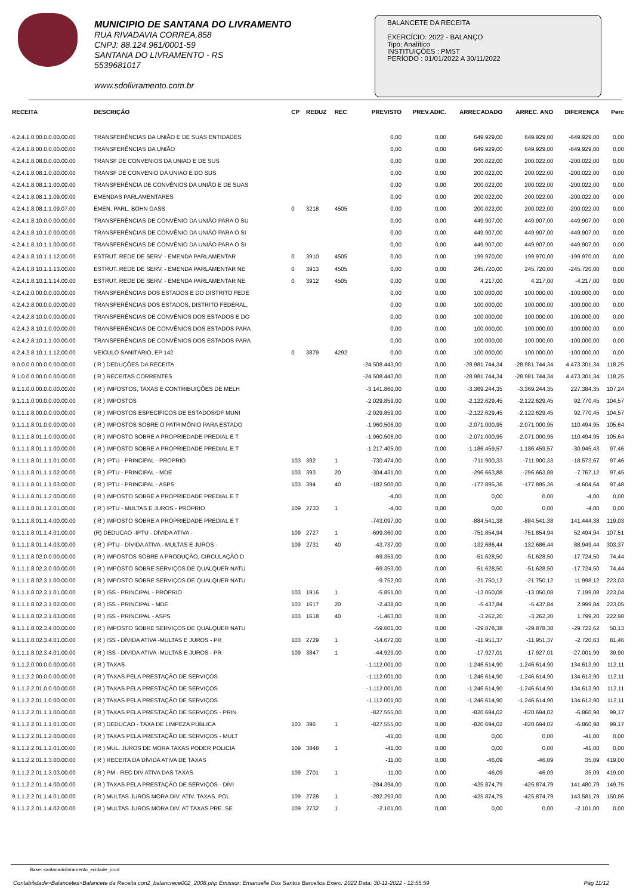MUNICIPIO DE SANTANA DO LIVRAMENTO
RUA RIVADAVIA CORREA,858
CNPJ: 88.124.961/0001-59
SANTANA DO LIVRAMENTO - RS
5539681017
www.sdolivramento.com.br
BALANCETE DA RECEITA
EXERCÍCIO: 2022 - BALANÇO
Tipo: Analítico
INSTITUIÇÕES : PMST
PERÍODO : 01/01/2022 A 30/11/2022
| RECEITA | DESCRIÇÃO | CP | REDUZ | REC | PREVISTO | PREV.ADIC. | ARRECADADO | ARREC. ANO | DIFERENÇA | Perc |
| --- | --- | --- | --- | --- | --- | --- | --- | --- | --- | --- |
| 4.2.4.1.0.00.0.0.00.00.00 | TRANSFERÊNCIAS DA UNIÃO E DE SUAS ENTIDADES | | | | 0,00 | 0,00 | 649.929,00 | 649.929,00 | -649.929,00 | 0,00 |
| 4.2.4.1.8.00.0.0.00.00.00 | TRANSFERÊNCIAS DA UNIÃO | | | | 0,00 | 0,00 | 649.929,00 | 649.929,00 | -649.929,00 | 0,00 |
| 4.2.4.1.8.08.0.0.00.00.00 | TRANSF DE CONVENIOS DA UNIAO E DE SUS | | | | 0,00 | 0,00 | 200.022,00 | 200.022,00 | -200.022,00 | 0,00 |
| 4.2.4.1.8.08.1.0.00.00.00 | TRANSF DE CONVENIO DA UNIAO E DO SUS | | | | 0,00 | 0,00 | 200.022,00 | 200.022,00 | -200.022,00 | 0,00 |
| 4.2.4.1.8.08.1.1.00.00.00 | TRANSFERÊNCIA DE CONVÊNIOS DA UNIÃO E DE SUAS | | | | 0,00 | 0,00 | 200.022,00 | 200.022,00 | -200.022,00 | 0,00 |
| 4.2.4.1.8.08.1.1.09.00.00 | EMENDAS PARLAMENTARES | | | | 0,00 | 0,00 | 200.022,00 | 200.022,00 | -200.022,00 | 0,00 |
| 4.2.4.1.8.08.1.1.09.07.00 | EMEN. PARL. BOHN GASS | 0 | 3218 | 4505 | 0,00 | 0,00 | 200.022,00 | 200.022,00 | -200.022,00 | 0,00 |
| 4.2.4.1.8.10.0.0.00.00.00 | TRANSFERÊNCIAS DE CONVÊNIO DA UNIÃO PARA O SU | | | | 0,00 | 0,00 | 449.907,00 | 449.907,00 | -449.907,00 | 0,00 |
| 4.2.4.1.8.10.1.0.00.00.00 | TRANSFERÊNCIAS DE CONVÊNIO DA UNIÃO PARA O SI | | | | 0,00 | 0,00 | 449.907,00 | 449.907,00 | -449.907,00 | 0,00 |
| 4.2.4.1.8.10.1.1.00.00.00 | TRANSFERÊNCIAS DE CONVÊNIO DA UNIÃO PARA O SI | | | | 0,00 | 0,00 | 449.907,00 | 449.907,00 | -449.907,00 | 0,00 |
| 4.2.4.1.8.10.1.1.12.00.00 | ESTRUT. REDE DE SERV. - EMENDA PARLAMENTAR | 0 | 3910 | 4505 | 0,00 | 0,00 | 199.970,00 | 199.970,00 | -199.970,00 | 0,00 |
| 4.2.4.1.8.10.1.1.13.00.00 | ESTRUT. REDE DE SERV. - EMENDA PARLAMENTAR NE | 0 | 3913 | 4505 | 0,00 | 0,00 | 245.720,00 | 245.720,00 | -245.720,00 | 0,00 |
| 4.2.4.1.8.10.1.1.14.00.00 | ESTRUT. REDE DE SERV. - EMENDA PARLAMENTAR NE | 0 | 3912 | 4505 | 0,00 | 0,00 | 4.217,00 | 4.217,00 | -4.217,00 | 0,00 |
| 4.2.4.2.0.00.0.0.00.00.00 | TRANSFERÊNCIAS DOS ESTADOS E DO DISTRITO FEDE | | | | 0,00 | 0,00 | 100.000,00 | 100.000,00 | -100.000,00 | 0,00 |
| 4.2.4.2.8.00.0.0.00.00.00 | TRANSFERÊNCIAS DOS ESTADOS, DISTRITO FEDERAL, | | | | 0,00 | 0,00 | 100.000,00 | 100.000,00 | -100.000,00 | 0,00 |
| 4.2.4.2.8.10.0.0.00.00.00 | TRANSFERÊNCIAS DE CONVÊNIOS DOS ESTADOS E DO | | | | 0,00 | 0,00 | 100.000,00 | 100.000,00 | -100.000,00 | 0,00 |
| 4.2.4.2.8.10.1.0.00.00.00 | TRANSFERÊNCIAS DE CONVÊNIOS DOS ESTADOS PARA | | | | 0,00 | 0,00 | 100.000,00 | 100.000,00 | -100.000,00 | 0,00 |
| 4.2.4.2.8.10.1.1.00.00.00 | TRANSFERÊNCIAS DE CONVÊNIOS DOS ESTADOS PARA | | | | 0,00 | 0,00 | 100.000,00 | 100.000,00 | -100.000,00 | 0,00 |
| 4.2.4.2.8.10.1.1.12.00.00 | VEÍCULO SANITÁRIO, EP 142 | 0 | 3879 | 4292 | 0,00 | 0,00 | 100.000,00 | 100.000,00 | -100.000,00 | 0,00 |
| 9.0.0.0.0.00.0.0.00.00.00 | ( R ) DEDUÇÕES DA RECEITA | | | | -24.508.443,00 | 0,00 | -28.981.744,34 | -28.981.744,34 | 4.473.301,34 | 118,25 |
| 9.1.0.0.0.00.0.0.00.00.00 | ( R ) RECEITAS CORRENTES | | | | -24.508.443,00 | 0,00 | -28.981.744,34 | -28.981.744,34 | 4.473.301,34 | 118,25 |
| 9.1.1.0.0.00.0.0.00.00.00 | ( R ) IMPOSTOS, TAXAS E CONTRIBUIÇÕES DE MELH | | | | -3.141.860,00 | 0,00 | -3.369.244,35 | -3.369.244,35 | 227.384,35 | 107,24 |
| 9.1.1.1.0.00.0.0.00.00.00 | ( R ) IMPOSTOS | | | | -2.029.859,00 | 0,00 | -2.122.629,45 | -2.122.629,45 | 92.770,45 | 104,57 |
| 9.1.1.1.8.00.0.0.00.00.00 | ( R ) IMPOSTOS ESPECÍFICOS DE ESTADOS/DF MUNI | | | | -2.029.859,00 | 0,00 | -2.122.629,45 | -2.122.629,45 | 92.770,45 | 104,57 |
| 9.1.1.1.8.01.0.0.00.00.00 | ( R ) IMPOSTOS SOBRE O PATRIMÔNIO PARA ESTADO | | | | -1.960.506,00 | 0,00 | -2.071.000,95 | -2.071.000,95 | 110.494,95 | 105,64 |
| 9.1.1.1.8.01.1.0.00.00.00 | ( R ) IMPOSTO SOBRE A PROPRIEDADE PREDIAL E T | | | | -1.960.506,00 | 0,00 | -2.071.000,95 | -2.071.000,95 | 110.494,95 | 105,64 |
| 9.1.1.1.8.01.1.1.00.00.00 | ( R ) IMPOSTO SOBRE A PROPRIEDADE PREDIAL E T | | | | -1.217.405,00 | 0,00 | -1.186.459,57 | -1.186.459,57 | -30.945,43 | 97,46 |
| 9.1.1.1.8.01.1.1.01.00.00 | ( R ) IPTU - PRINCIPAL - PROPRIO | 103 | 392 | 1 | -730.474,00 | 0,00 | -711.900,33 | -711.900,33 | -18.573,67 | 97,46 |
| 9.1.1.1.8.01.1.1.02.00.00 | ( R ) IPTU - PRINCIPAL - MDE | 103 | 393 | 20 | -304.431,00 | 0,00 | -296.663,88 | -296.663,88 | -7.767,12 | 97,45 |
| 9.1.1.1.8.01.1.1.03.00.00 | ( R ) IPTU - PRINCIPAL - ASPS | 103 | 394 | 40 | -182.500,00 | 0,00 | -177.895,36 | -177.895,36 | -4.604,64 | 97,48 |
| 9.1.1.1.8.01.1.2.00.00.00 | ( R ) IMPOSTO SOBRE A PROPRIEDADE PREDIAL E T | | | | -4,00 | 0,00 | 0,00 | 0,00 | -4,00 | 0,00 |
| 9.1.1.1.8.01.1.2.01.00.00 | ( R ) IPTU - MULTAS E JUROS - PRÓPRIO | 109 | 2733 | 1 | -4,00 | 0,00 | 0,00 | 0,00 | -4,00 | 0,00 |
| 9.1.1.1.8.01.1.4.00.00.00 | ( R ) IMPOSTO SOBRE A PROPRIEDADE PREDIAL E T | | | | -743.097,00 | 0,00 | -884.541,38 | -884.541,38 | 141.444,38 | 119,03 |
| 9.1.1.1.8.01.1.4.01.00.00 | (R) DEDUCAO -IPTU - DÍVIDA ATIVA - | 109 | 2727 | 1 | -699.360,00 | 0,00 | -751.854,94 | -751.854,94 | 52.494,94 | 107,51 |
| 9.1.1.1.8.01.1.4.03.00.00 | ( R ) IPTU - DÍVIDA ATIVA - MULTAS E JUROS - | 109 | 2731 | 40 | -43.737,00 | 0,00 | -132.686,44 | -132.686,44 | 88.949,44 | 303,37 |
| 9.1.1.1.8.02.0.0.00.00.00 | ( R ) IMPOSTOS SOBRE A PRODUÇÃO, CIRCULAÇÃO D | | | | -69.353,00 | 0,00 | -51.628,50 | -51.628,50 | -17.724,50 | 74,44 |
| 9.1.1.1.8.02.3.0.00.00.00 | ( R ) IMPOSTO SOBRE SERVIÇOS DE QUALQUER NATU | | | | -69.353,00 | 0,00 | -51.628,50 | -51.628,50 | -17.724,50 | 74,44 |
| 9.1.1.1.8.02.3.1.00.00.00 | ( R ) IMPOSTO SOBRE SERVIÇOS DE QUALQUER NATU | | | | -9.752,00 | 0,00 | -21.750,12 | -21.750,12 | 11.998,12 | 223,03 |
| 9.1.1.1.8.02.3.1.01.00.00 | ( R ) ISS - PRINCIPAL - PRÓPRIO | 103 | 1916 | 1 | -5.851,00 | 0,00 | -13.050,08 | -13.050,08 | 7.199,08 | 223,04 |
| 9.1.1.1.8.02.3.1.02.00.00 | ( R ) ISS - PRINCIPAL - MDE | 103 | 1617 | 20 | -2.438,00 | 0,00 | -5.437,84 | -5.437,84 | 2.999,84 | 223,05 |
| 9.1.1.1.8.02.3.1.03.00.00 | ( R ) ISS - PRINCIPAL - ASPS | 103 | 1618 | 40 | -1.463,00 | 0,00 | -3.262,20 | -3.262,20 | 1.799,20 | 222,98 |
| 9.1.1.1.8.02.3.4.00.00.00 | ( R ) IMPOSTO SOBRE SERVIÇOS DE QUALQUER NATU | | | | -59.601,00 | 0,00 | -29.878,38 | -29.878,38 | -29.722,62 | 50,13 |
| 9.1.1.1.8.02.3.4.01.00.00 | ( R ) ISS - DÍVIDA ATIVA -MULTAS E JUROS - PR | 103 | 2729 | 1 | -14.672,00 | 0,00 | -11.951,37 | -11.951,37 | -2.720,63 | 81,46 |
| 9.1.1.1.8.02.3.4.01.00.00 | ( R ) ISS - DÍVIDA ATIVA -MULTAS E JUROS - PR | 109 | 3847 | 1 | -44.929,00 | 0,00 | -17.927,01 | -17.927,01 | -27.001,99 | 39,90 |
| 9.1.1.2.0.00.0.0.00.00.00 | ( R ) TAXAS | | | | -1.112.001,00 | 0,00 | -1.246.614,90 | -1.246.614,90 | 134.613,90 | 112,11 |
| 9.1.1.2.2.00.0.0.00.00.00 | ( R ) TAXAS PELA PRESTAÇÃO DE SERVIÇOS | | | | -1.112.001,00 | 0,00 | -1.246.614,90 | -1.246.614,90 | 134.613,90 | 112,11 |
| 9.1.1.2.2.01.0.0.00.00.00 | ( R ) TAXAS PELA PRESTAÇÃO DE SERVIÇOS | | | | -1.112.001,00 | 0,00 | -1.246.614,90 | -1.246.614,90 | 134.613,90 | 112,11 |
| 9.1.1.2.2.01.1.0.00.00.00 | ( R ) TAXAS PELA PRESTAÇÃO DE SERVIÇOS | | | | -1.112.001,00 | 0,00 | -1.246.614,90 | -1.246.614,90 | 134.613,90 | 112,11 |
| 9.1.1.2.2.01.1.1.00.00.00 | ( R ) TAXAS PELA PRESTAÇÃO DE SERVIÇOS - PRIN | | | | -827.555,00 | 0,00 | -820.694,02 | -820.694,02 | -6.860,98 | 99,17 |
| 9.1.1.2.2.01.1.1.01.00.00 | ( R ) DEDUCAO - TAXA DE LIMPEZA PÚBLICA | 103 | 396 | 1 | -827.555,00 | 0,00 | -820.694,02 | -820.694,02 | -6.860,98 | 99,17 |
| 9.1.1.2.2.01.1.2.00.00.00 | ( R ) TAXAS PELA PRESTAÇÃO DE SERVIÇOS - MULT | | | | -41,00 | 0,00 | 0,00 | 0,00 | -41,00 | 0,00 |
| 9.1.1.2.2.01.1.2.01.00.00 | ( R ) MUL. JUROS DE MORA TAXAS PODER POLICIA | 109 | 3848 | 1 | -41,00 | 0,00 | 0,00 | 0,00 | -41,00 | 0,00 |
| 9.1.1.2.2.01.1.3.00.00.00 | ( R ) RECEITA DA DÍVIDA ATIVA DE TAXAS | | | | -11,00 | 0,00 | -46,09 | -46,09 | 35,09 | 419,00 |
| 9.1.1.2.2.01.1.3.03.00.00 | ( R ) PM - REC DIV ATIVA DAS TAXAS | 109 | 2701 | 1 | -11,00 | 0,00 | -46,09 | -46,09 | 35,09 | 419,00 |
| 9.1.1.2.2.01.1.4.00.00.00 | ( R ) TAXAS PELA PRESTAÇÃO DE SERVIÇOS - DÍVI | | | | -284.394,00 | 0,00 | -425.874,79 | -425.874,79 | 141.480,79 | 149,75 |
| 9.1.1.2.2.01.1.4.01.00.00 | ( R ) MULTAS JUROS MORA DIV. ATIV. TAXAS. POL | 109 | 2728 | 1 | -282.293,00 | 0,00 | -425.874,79 | -425.874,79 | 143.581,79 | 150,86 |
| 9.1.1.2.2.01.1.4.02.00.00 | ( R ) MULTAS JUROS MORA DIV. AT TAXAS PRE. SE | 109 | 2732 | 1 | -2.101,00 | 0,00 | 0,00 | 0,00 | -2.101,00 | 0,00 |
Base: santanadolivramento_ecidade_prod
Contabilidade>Balancetes>Balancete da Receita con2_balancrece002_2008.php Emissor: Emanuelle Dos Santos Barcellos Exerc: 2022 Data: 30-11-2022 - 12:55:59 Pág 11/12